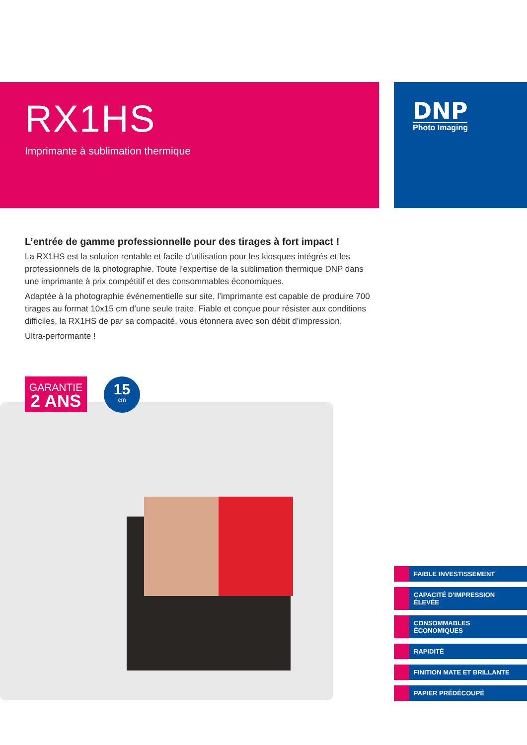RX1HS
Imprimante à sublimation thermique
DNP
Photo Imaging
L’entrée de gamme professionnelle pour des tirages à fort impact !
La RX1HS est la solution rentable et facile d’utilisation pour les kiosques intégrés et les professionnels de la photographie. Toute l’expertise de la sublimation thermique DNP dans une imprimante à prix compétitif et des consommables économiques.
Adaptée à la photographie événementielle sur site, l’imprimante est capable de produire 700 tirages au format 10x15 cm d’une seule traite. Fiable et conçue pour résister aux conditions difficiles, la RX1HS de par sa compacité, vous étonnera avec son débit d’impression.
Ultra-performante !
GARANTIE
2 ANS
15
cm
FAIBLE INVESTISSEMENT
CAPACITÉ D'IMPRESSION
ÉLEVÉE
CONSOMMABLES
ÉCONOMIQUES
RAPIDITÉ
FINITION MATE ET BRILLANTE
PAPIER PRÉDÉCOUPÉ